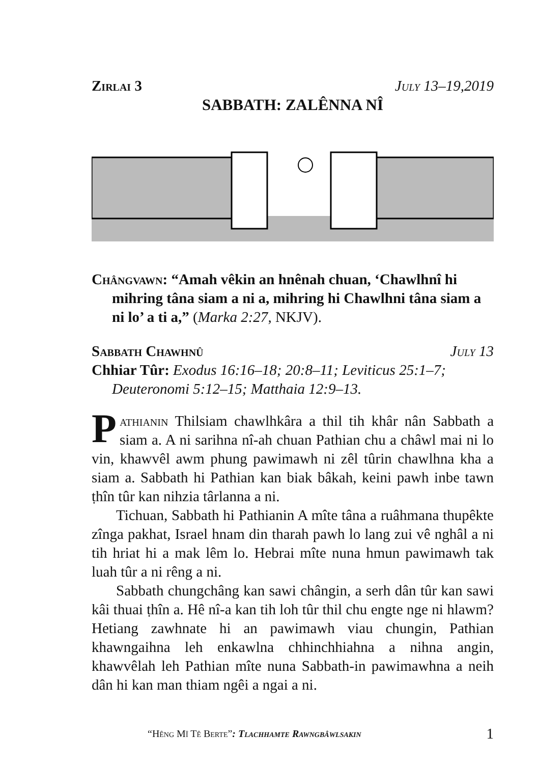Zirlai 3 July 13–19,2019
SABBATH: ZALÊNNA NÎ
Chângvawn: “Amah vêkin an hnênah chuan, ‘Chawlhnî hi mihring tâna siam a ni a, mihring hi Chawlhni tâna siam a ni lo’ a ti a,” (Marka 2:27, NKJV).
Sabbath Chawhnû July 13
Chhiar Tûr: Exodus 16:16–18; 20:8–11; Leviticus 25:1–7; Deuteronomi 5:12–15; Matthaia 12:9–13.
Pathianin Thilsiam chawlhkâra a thil tih khâr nân Sabbath a siam a. A ni sarihna nî-ah chuan Pathian chu a châwl mai ni lo vin, khawvêl awm phung pawimawh ni zêl tûrin chawlhna kha a siam a. Sabbath hi Pathian kan biak bâkah, keini pawh inbe tawn ṭhîn tûr kan nihzia târlanna a ni.
Tichuan, Sabbath hi Pathianin A mîte tâna a ruâhmana thupêkte zînga pakhat, Israel hnam din tharah pawh lo lang zui vê nghâl a ni tih hriat hi a mak lêm lo. Hebrai mîte nuna hmun pawimawh tak luah tûr a ni rêng a ni.
Sabbath chungchâng kan sawi chângin, a serh dân tûr kan sawi kâi thuai ṭhîn a. Hê nî-a kan tih loh tûr thil chu engte nge ni hlawm? Hetiang zawhnate hi an pawimawh viau chungin, Pathian khawngaihna leh enkawlna chhinchhiahna a nihna angin, khawvêlah leh Pathian mîte nuna Sabbath-in pawimawhna a neih dân hi kan man thiam ngêi a ngai a ni.
“Hêng Mî Tê Berte”: Tlachhamte Rawngbâwlsakin 1